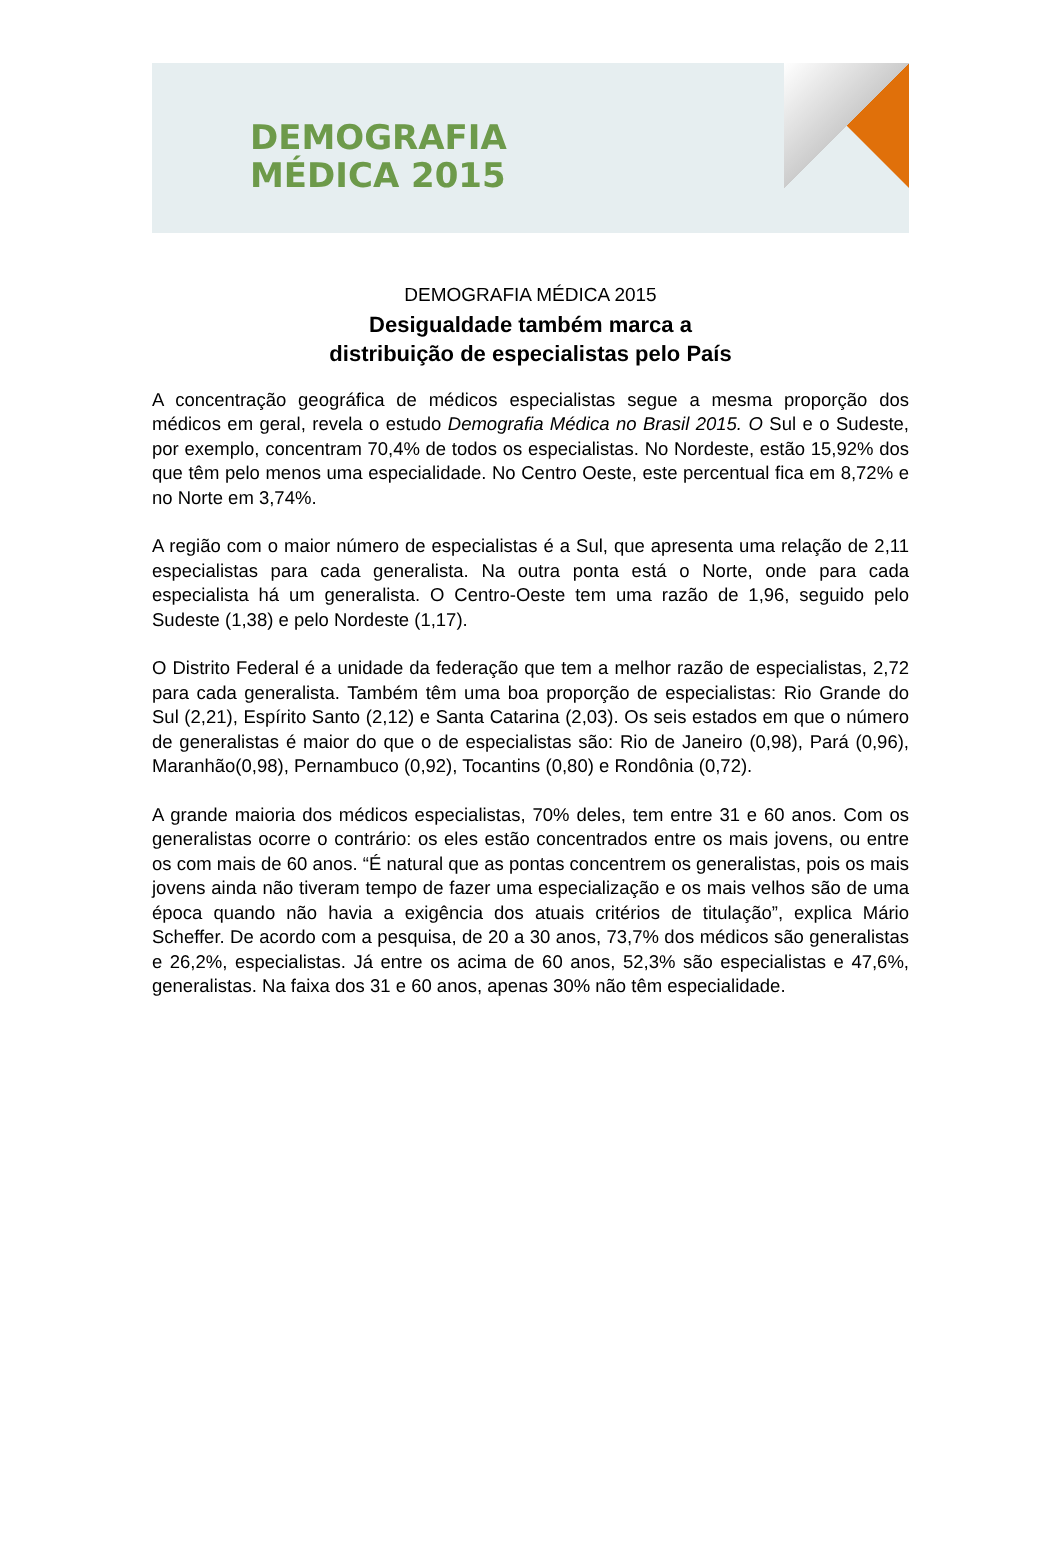DEMOGRAFIA
MÉDICA 2015
DEMOGRAFIA MÉDICA 2015
Desigualdade também marca a
distribuição de especialistas pelo País
A concentração geográfica de médicos especialistas segue a mesma proporção dos médicos em geral, revela o estudo Demografia Médica no Brasil 2015. O Sul e o Sudeste, por exemplo, concentram 70,4% de todos os especialistas. No Nordeste, estão 15,92% dos que têm pelo menos uma especialidade. No Centro Oeste, este percentual fica em 8,72% e no Norte em 3,74%.
A região com o maior número de especialistas é a Sul, que apresenta uma relação de 2,11 especialistas para cada generalista. Na outra ponta está o Norte, onde para cada especialista há um generalista. O Centro-Oeste tem uma razão de 1,96, seguido pelo Sudeste (1,38) e pelo Nordeste (1,17).
O Distrito Federal é a unidade da federação que tem a melhor razão de especialistas, 2,72 para cada generalista. Também têm uma boa proporção de especialistas: Rio Grande do Sul (2,21), Espírito Santo (2,12) e Santa Catarina (2,03). Os seis estados em que o número de generalistas é maior do que o de especialistas são: Rio de Janeiro (0,98), Pará (0,96), Maranhão(0,98), Pernambuco (0,92), Tocantins (0,80) e Rondônia (0,72).
A grande maioria dos médicos especialistas, 70% deles, tem entre 31 e 60 anos. Com os generalistas ocorre o contrário: os eles estão concentrados entre os mais jovens, ou entre os com mais de 60 anos. “É natural que as pontas concentrem os generalistas, pois os mais jovens ainda não tiveram tempo de fazer uma especialização e os mais velhos são de uma época quando não havia a exigência dos atuais critérios de titulação”, explica Mário Scheffer. De acordo com a pesquisa, de 20 a 30 anos, 73,7% dos médicos são generalistas e 26,2%, especialistas. Já entre os acima de 60 anos, 52,3% são especialistas e 47,6%, generalistas. Na faixa dos 31 e 60 anos, apenas 30% não têm especialidade.